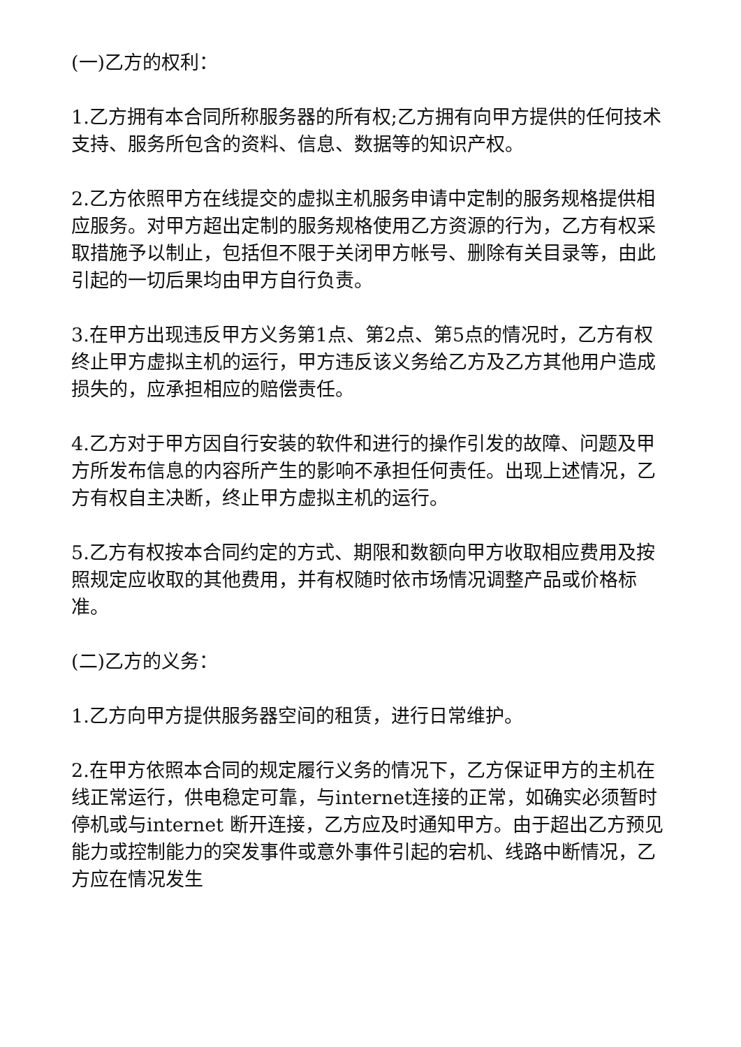(一)乙方的权利：
1.乙方拥有本合同所称服务器的所有权;乙方拥有向甲方提供的任何技术支持、服务所包含的资料、信息、数据等的知识产权。
2.乙方依照甲方在线提交的虚拟主机服务申请中定制的服务规格提供相应服务。对甲方超出定制的服务规格使用乙方资源的行为，乙方有权采取措施予以制止，包括但不限于关闭甲方帐号、删除有关目录等，由此引起的一切后果均由甲方自行负责。
3.在甲方出现违反甲方义务第1点、第2点、第5点的情况时，乙方有权终止甲方虚拟主机的运行，甲方违反该义务给乙方及乙方其他用户造成损失的，应承担相应的赔偿责任。
4.乙方对于甲方因自行安装的软件和进行的操作引发的故障、问题及甲方所发布信息的内容所产生的影响不承担任何责任。出现上述情况，乙方有权自主决断，终止甲方虚拟主机的运行。
5.乙方有权按本合同约定的方式、期限和数额向甲方收取相应费用及按照规定应收取的其他费用，并有权随时依市场情况调整产品或价格标准。
(二)乙方的义务：
1.乙方向甲方提供服务器空间的租赁，进行日常维护。
2.在甲方依照本合同的规定履行义务的情况下，乙方保证甲方的主机在线正常运行，供电稳定可靠，与internet连接的正常，如确实必须暂时停机或与internet 断开连接，乙方应及时通知甲方。由于超出乙方预见能力或控制能力的突发事件或意外事件引起的宕机、线路中断情况，乙方应在情况发生